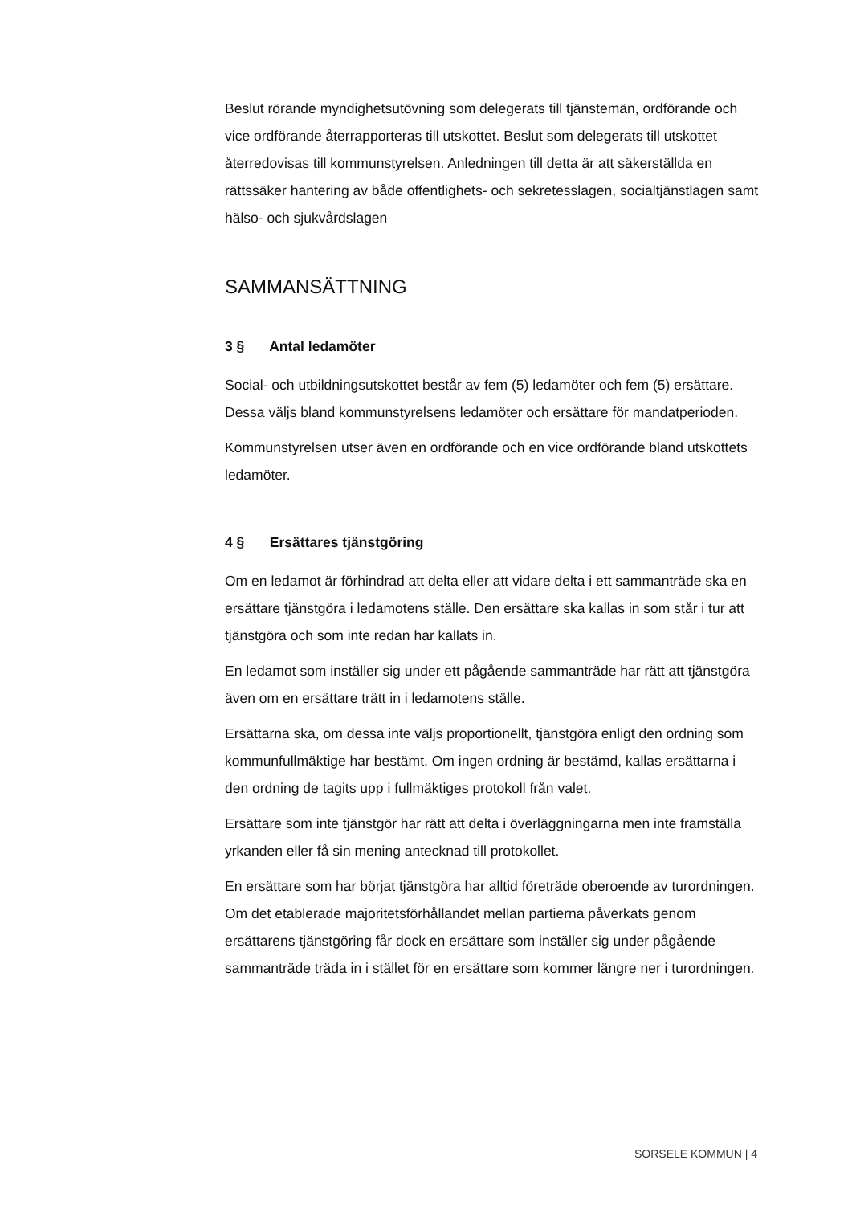Beslut rörande myndighetsutövning som delegerats till tjänstemän, ordförande och vice ordförande återrapporteras till utskottet. Beslut som delegerats till utskottet återredovisas till kommunstyrelsen. Anledningen till detta är att säkerställda en rättssäker hantering av både offentlighets- och sekretesslagen, socialtjänstlagen samt hälso- och sjukvårdslagen
SAMMANSÄTTNING
3 § Antal ledamöter
Social- och utbildningsutskottet består av fem (5) ledamöter och fem (5) ersättare. Dessa väljs bland kommunstyrelsens ledamöter och ersättare för mandatperioden.
Kommunstyrelsen utser även en ordförande och en vice ordförande bland utskottets ledamöter.
4 § Ersättares tjänstgöring
Om en ledamot är förhindrad att delta eller att vidare delta i ett sammanträde ska en ersättare tjänstgöra i ledamotens ställe. Den ersättare ska kallas in som står i tur att tjänstgöra och som inte redan har kallats in.
En ledamot som inställer sig under ett pågående sammanträde har rätt att tjänstgöra även om en ersättare trätt in i ledamotens ställe.
Ersättarna ska, om dessa inte väljs proportionellt, tjänstgöra enligt den ordning som kommunfullmäktige har bestämt. Om ingen ordning är bestämd, kallas ersättarna i den ordning de tagits upp i fullmäktiges protokoll från valet.
Ersättare som inte tjänstgör har rätt att delta i överläggningarna men inte framställa yrkanden eller få sin mening antecknad till protokollet.
En ersättare som har börjat tjänstgöra har alltid företräde oberoende av turordningen. Om det etablerade majoritetsförhållandet mellan partierna påverkats genom ersättarens tjänstgöring får dock en ersättare som inställer sig under pågående sammanträde träda in i stället för en ersättare som kommer längre ner i turordningen.
SORSELE KOMMUN | 4